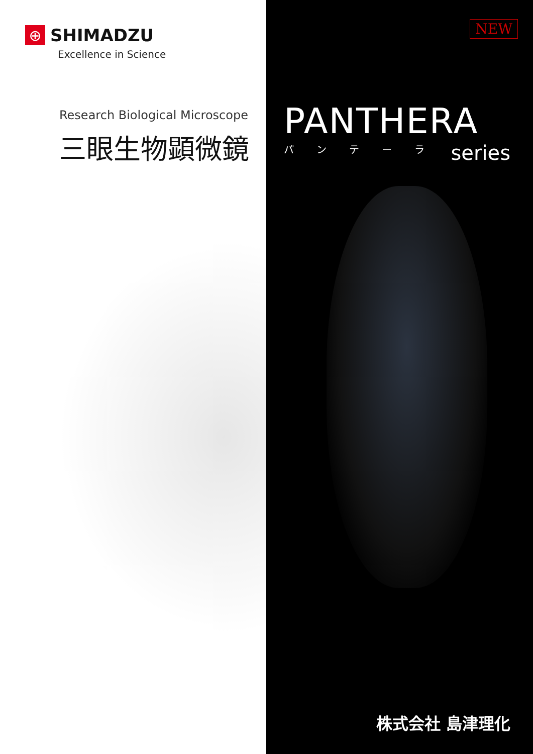⊕
SHIMADZU
Excellence in Science
Research Biological Microscope
三眼生物顕微鏡
NEW
PANTHERA
パ ン テ ー ラ
series
株式会社 島津理化